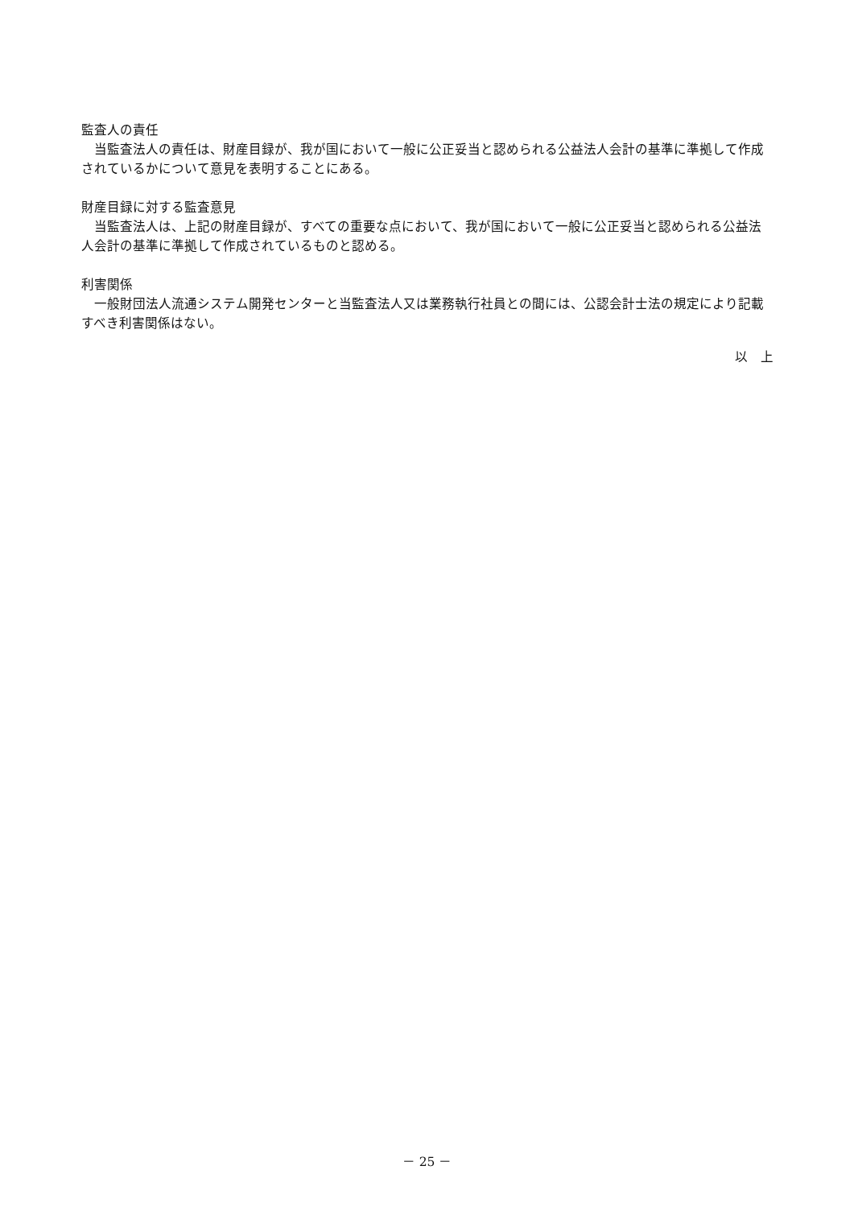監査人の責任
当監査法人の責任は、財産目録が、我が国において一般に公正妥当と認められる公益法人会計の基準に準拠して作成されているかについて意見を表明することにある。
財産目録に対する監査意見
当監査法人は、上記の財産目録が、すべての重要な点において、我が国において一般に公正妥当と認められる公益法人会計の基準に準拠して作成されているものと認める。
利害関係
一般財団法人流通システム開発センターと当監査法人又は業務執行社員との間には、公認会計士法の規定により記載すべき利害関係はない。
以　上
－ 25 －